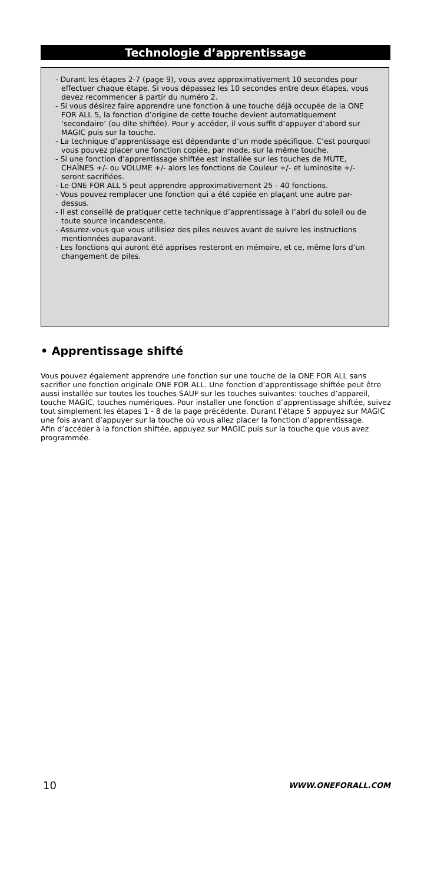Technologie d’apprentissage
- Durant les étapes 2-7 (page 9), vous avez approximativement 10 secondes pour effectuer chaque étape. Si vous dépassez les 10 secondes entre deux étapes, vous devez recommencer à partir du numéro 2.
- Si vous désirez faire apprendre une fonction à une touche déjà occupée de la ONE FOR ALL 5, la fonction d’origine de cette touche devient automatiquement ‘secondaire’ (ou dite shiftée). Pour y accéder, il vous suffit d’appuyer d’abord sur MAGIC puis sur la touche.
- La technique d’apprentissage est dépendante d’un mode spécifique. C’est pourquoi vous pouvez placer une fonction copiée, par mode, sur la même touche.
- Si une fonction d’apprentissage shiftée est installée sur les touches de MUTE, CHAÎNES +/- ou VOLUME +/- alors les fonctions de Couleur +/- et luminosite +/- seront sacrifiées.
- Le ONE FOR ALL 5 peut apprendre approximativement 25 - 40 fonctions.
- Vous pouvez remplacer une fonction qui a été copiée en plaçant une autre par-dessus.
- Il est conseillé de pratiquer cette technique d’apprentissage à l’abri du soleil ou de toute source incandescente.
- Assurez-vous que vous utilisiez des piles neuves avant de suivre les instructions mentionnées auparavant.
- Les fonctions qui auront été apprises resteront en mémoire, et ce, même lors d’un changement de piles.
• Apprentissage shifté
Vous pouvez également apprendre une fonction sur une touche de la ONE FOR ALL sans sacrifier une fonction originale ONE FOR ALL. Une fonction d’apprentissage shiftée peut être aussi installée sur toutes les touches SAUF sur les touches suivantes: touches d’appareil, touche MAGIC, touches numériques. Pour installer une fonction d’apprentissage shiftée, suivez tout simplement les étapes 1 - 8 de la page précédente. Durant l’étape 5 appuyez sur MAGIC une fois avant d’appuyer sur la touche où vous allez placer la fonction d’apprentissage.
Afin d’accéder à la fonction shiftée, appuyez sur MAGIC puis sur la touche que vous avez programmée.
10 WWW.ONEFORALL.COM